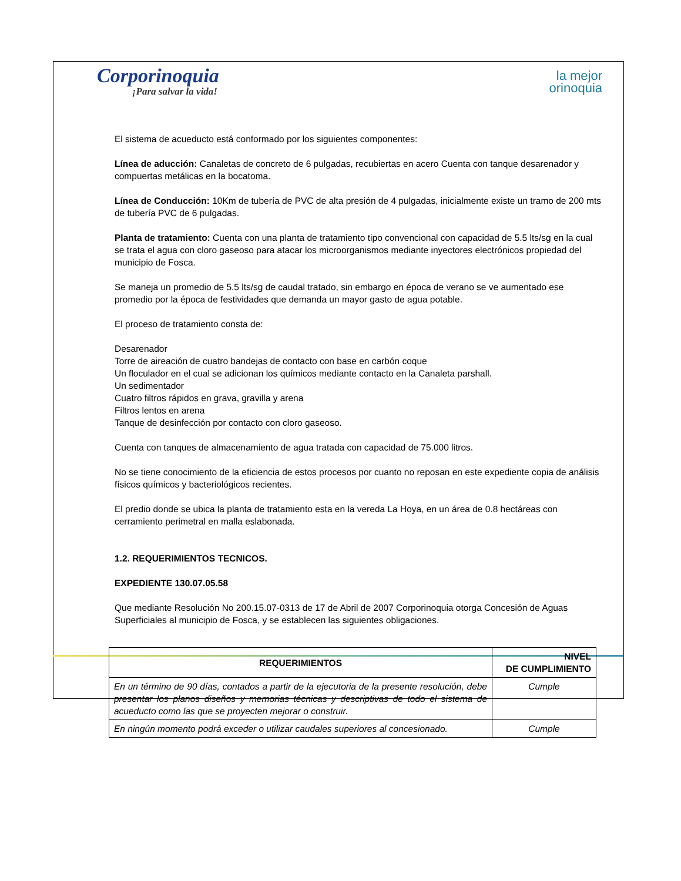Corporinoquia
¡Para salvar la vida!
la mejor
orinoquia
El sistema de acueducto está conformado por los siguientes componentes:
Línea de aducción: Canaletas de concreto de 6 pulgadas, recubiertas en acero Cuenta con tanque desarenador y compuertas metálicas en la bocatoma.
Línea de Conducción: 10Km de tubería de PVC de alta presión de 4 pulgadas, inicialmente existe un tramo de 200 mts de tubería PVC de 6 pulgadas.
Planta de tratamiento: Cuenta con una planta de tratamiento tipo convencional con capacidad de 5.5 lts/sg en la cual se trata el agua con cloro gaseoso para atacar los microorganismos mediante inyectores electrónicos propiedad del municipio de Fosca.
Se maneja un promedio de 5.5 lts/sg de caudal tratado, sin embargo en época de verano se ve aumentado ese promedio por la época de festividades que demanda un mayor gasto de agua potable.
El proceso de tratamiento consta de:
Desarenador
Torre de aireación de cuatro bandejas de contacto con base en carbón coque
Un floculador en el cual se adicionan los químicos mediante contacto en la Canaleta parshall.
Un sedimentador
Cuatro filtros rápidos en grava, gravilla y arena
Filtros lentos en arena
Tanque de desinfección por contacto con cloro gaseoso.
Cuenta con tanques de almacenamiento de agua tratada con capacidad de 75.000 litros.
No se tiene conocimiento de la eficiencia de estos procesos por cuanto no reposan en este expediente copia de análisis físicos químicos y bacteriológicos recientes.
El predio donde se ubica la planta de tratamiento esta en la vereda La Hoya, en un área de 0.8 hectáreas con cerramiento perimetral en malla eslabonada.
1.2. REQUERIMIENTOS TECNICOS.
EXPEDIENTE 130.07.05.58
Que mediante Resolución No 200.15.07-0313 de 17 de Abril de 2007 Corporinoquia otorga Concesión de Aguas Superficiales al municipio de Fosca, y se establecen las siguientes obligaciones.
| REQUERIMIENTOS | NIVEL DE CUMPLIMIENTO |
| --- | --- |
| En un término de 90 días, contados a partir de la ejecutoria de la presente resolución, debe presentar los planos diseños y memorias técnicas y descriptivas de todo el sistema de acueducto como las que se proyecten mejorar o construir. | Cumple |
| En ningún momento podrá exceder o utilizar caudales superiores al concesionado. | Cumple |